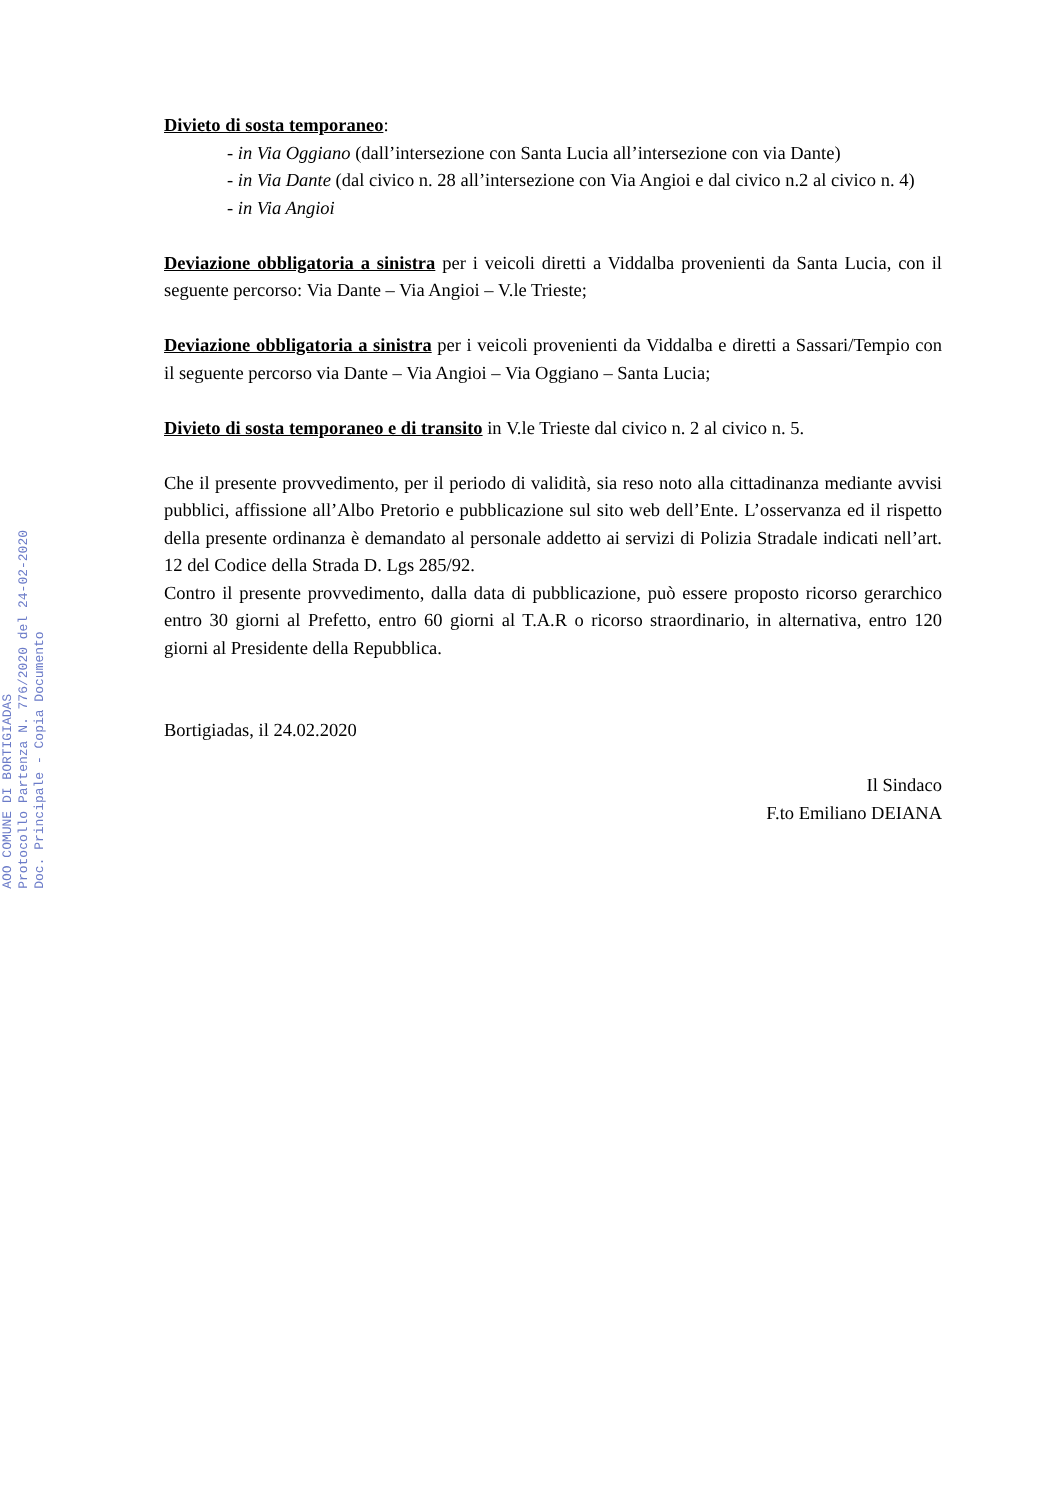Divieto di sosta temporaneo:
- in Via Oggiano (dall’intersezione con Santa Lucia all’intersezione con via Dante)
- in Via Dante (dal civico n. 28 all’intersezione con Via Angioi e dal civico n.2 al civico n. 4)
- in Via Angioi
Deviazione obbligatoria a sinistra per i veicoli diretti a Viddalba provenienti da Santa Lucia, con il seguente percorso: Via Dante – Via Angioi – V.le Trieste;
Deviazione obbligatoria a sinistra per i veicoli provenienti da Viddalba e diretti a Sassari/Tempio con il seguente percorso via Dante – Via Angioi – Via Oggiano – Santa Lucia;
Divieto di sosta temporaneo e di transito in V.le Trieste dal civico n. 2 al civico n. 5.
Che il presente provvedimento, per il periodo di validità, sia reso noto alla cittadinanza mediante avvisi pubblici, affissione all’Albo Pretorio e pubblicazione sul sito web dell’Ente. L’osservanza ed il rispetto della presente ordinanza è demandato al personale addetto ai servizi di Polizia Stradale indicati nell’art. 12 del Codice della Strada D. Lgs 285/92.
Contro il presente provvedimento, dalla data di pubblicazione, può essere proposto ricorso gerarchico entro 30 giorni al Prefetto, entro 60 giorni al T.A.R o ricorso straordinario, in alternativa, entro 120 giorni al Presidente della Repubblica.
Bortigiadas, il 24.02.2020
Il Sindaco
F.to Emiliano DEIANA
AOO COMUNE DI BORTIGIADAS
Protocollo Partenza N. 776/2020 del 24-02-2020
Doc. Principale - Copia Documento